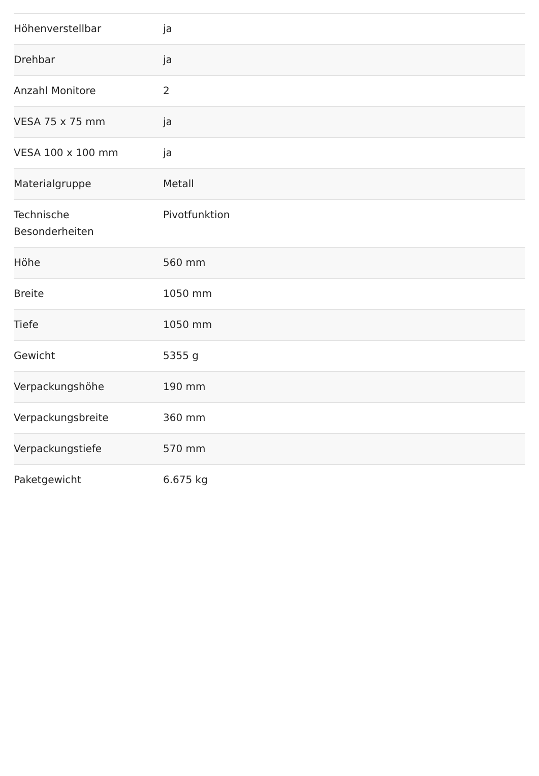| Höhenverstellbar | ja |
| Drehbar | ja |
| Anzahl Monitore | 2 |
| VESA 75 x 75 mm | ja |
| VESA 100 x 100 mm | ja |
| Materialgruppe | Metall |
| Technische Besonderheiten | Pivotfunktion |
| Höhe | 560 mm |
| Breite | 1050 mm |
| Tiefe | 1050 mm |
| Gewicht | 5355 g |
| Verpackungshöhe | 190 mm |
| Verpackungsbreite | 360 mm |
| Verpackungstiefe | 570 mm |
| Paketgewicht | 6.675 kg |